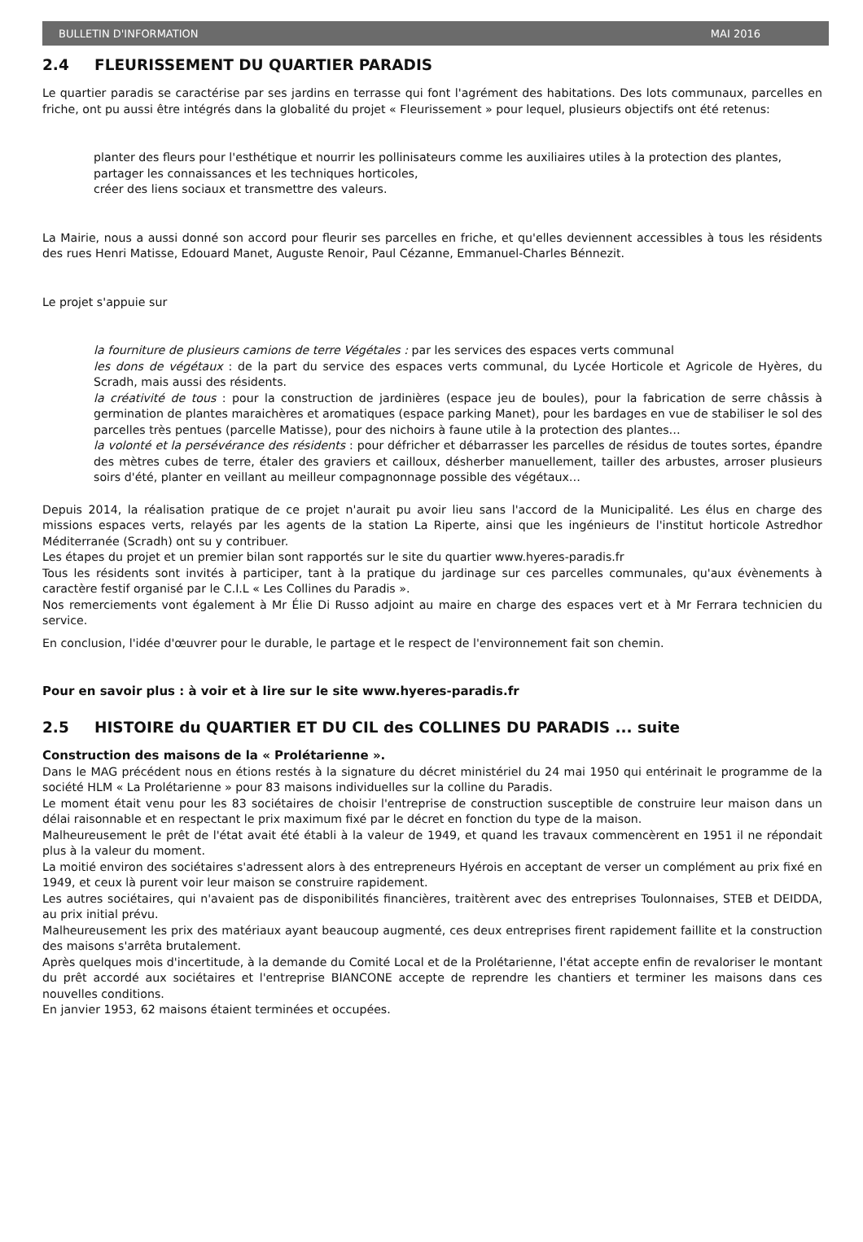BULLETIN D'INFORMATION MAI 2016
2.4 FLEURISSEMENT DU QUARTIER PARADIS
Le quartier paradis se caractérise par ses jardins en terrasse qui font l'agrément des habitations. Des lots communaux, parcelles en friche, ont pu aussi être intégrés dans la globalité du projet « Fleurissement » pour lequel, plusieurs objectifs ont été retenus:
planter des fleurs pour l'esthétique et nourrir les pollinisateurs comme les auxiliaires utiles à la protection des plantes,
partager les connaissances et les techniques horticoles,
créer des liens sociaux et transmettre des valeurs.
La Mairie, nous a aussi donné son accord pour fleurir ses parcelles en friche, et qu'elles deviennent accessibles à tous les résidents des rues Henri Matisse, Edouard Manet, Auguste Renoir, Paul Cézanne, Emmanuel-Charles Bénnezit.
Le projet s'appuie sur
la fourniture de plusieurs camions de terre Végétales : par les services des espaces verts communal
les dons de végétaux : de la part du service des espaces verts communal, du Lycée Horticole et Agricole de Hyères, du Scradh, mais aussi des résidents.
la créativité de tous : pour la construction de jardinières (espace jeu de boules), pour la fabrication de serre châssis à germination de plantes maraichères et aromatiques (espace parking Manet), pour les bardages en vue de stabiliser le sol des parcelles très pentues (parcelle Matisse), pour des nichoirs à faune utile à la protection des plantes…
la volonté et la persévérance des résidents : pour défricher et débarrasser les parcelles de résidus de toutes sortes, épandre des mètres cubes de terre, étaler des graviers et cailloux, désherber manuellement, tailler des arbustes, arroser plusieurs soirs d'été, planter en veillant au meilleur compagnonnage possible des végétaux…
Depuis 2014, la réalisation pratique de ce projet n'aurait pu avoir lieu sans l'accord de la Municipalité. Les élus en charge des missions espaces verts, relayés par les agents de la station La Riperte, ainsi que les ingénieurs de l'institut horticole Astredhor Méditerranée (Scradh) ont su y contribuer.
Les étapes du projet et un premier bilan sont rapportés sur le site du quartier www.hyeres-paradis.fr
Tous les résidents sont invités à participer, tant à la pratique du jardinage sur ces parcelles communales, qu'aux évènements à caractère festif organisé par le C.I.L « Les Collines du Paradis ».
Nos remerciements vont également à Mr Élie Di Russo adjoint au maire en charge des espaces vert et à Mr Ferrara technicien du service.
En conclusion, l'idée d'œuvrer pour le durable, le partage et le respect de l'environnement fait son chemin.
Pour en savoir plus : à voir et à lire sur le site www.hyeres-paradis.fr
2.5 HISTOIRE du QUARTIER ET DU CIL des COLLINES DU PARADIS ... suite
Construction des maisons de la « Prolétarienne ».
Dans le MAG précédent nous en étions restés à la signature du décret ministériel du 24 mai 1950 qui entérinait le programme de la société HLM « La Prolétarienne » pour 83 maisons individuelles sur la colline du Paradis.
Le moment était venu pour les 83 sociétaires de choisir l'entreprise de construction susceptible de construire leur maison dans un délai raisonnable et en respectant le prix maximum fixé par le décret en fonction du type de la maison.
Malheureusement le prêt de l'état avait été établi à la valeur de 1949, et quand les travaux commencèrent en 1951 il ne répondait plus à la valeur du moment.
La moitié environ des sociétaires s'adressent alors à des entrepreneurs Hyérois en acceptant de verser un complément au prix fixé en 1949, et ceux là purent voir leur maison se construire rapidement.
Les autres sociétaires, qui n'avaient pas de disponibilités financières, traitèrent avec des entreprises Toulonnaises, STEB et DEIDDA, au prix initial prévu.
Malheureusement les prix des matériaux ayant beaucoup augmenté, ces deux entreprises firent rapidement faillite et la construction des maisons s'arrêta brutalement.
Après quelques mois d'incertitude, à la demande du Comité Local et de la Prolétarienne, l'état accepte enfin de revaloriser le montant du prêt accordé aux sociétaires et l'entreprise BIANCONE accepte de reprendre les chantiers et terminer les maisons dans ces nouvelles conditions.
En janvier 1953, 62 maisons étaient terminées et occupées.